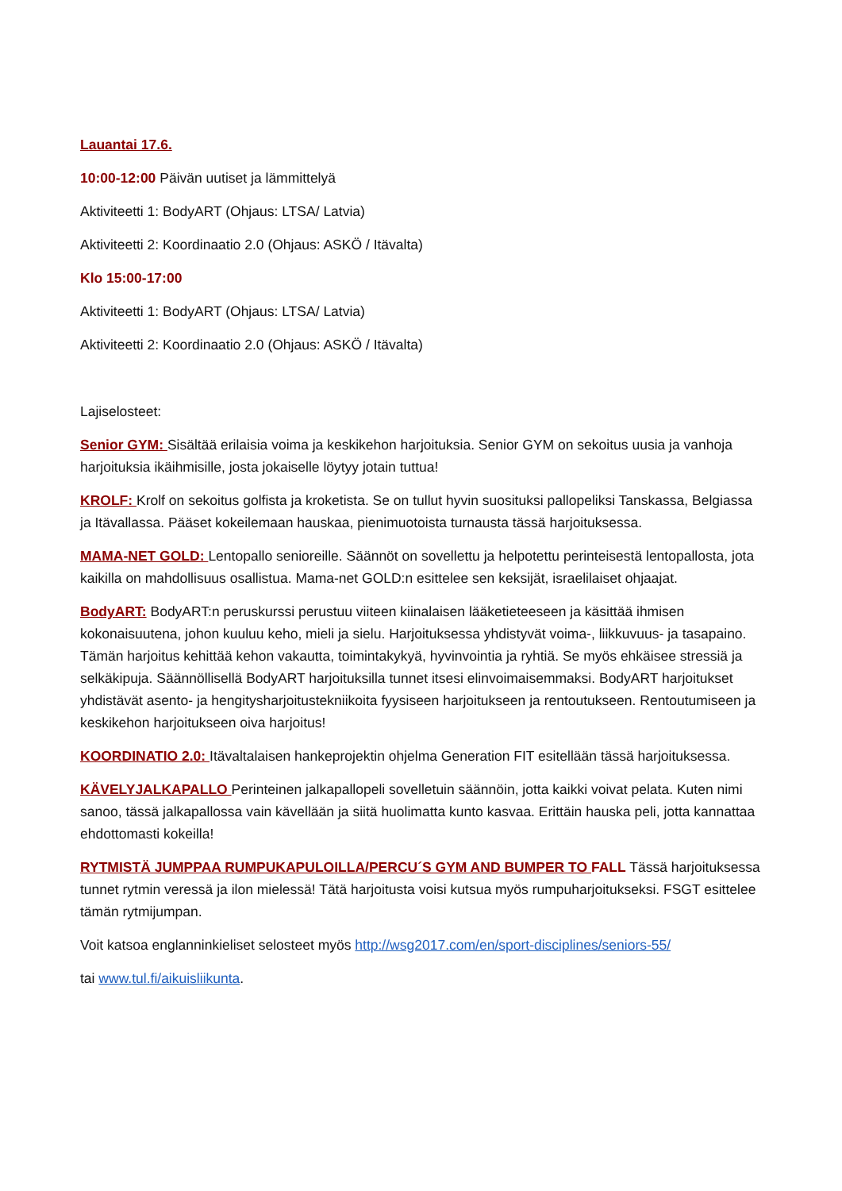Lauantai 17.6.
10:00-12:00 Päivän uutiset ja lämmittelyä
Aktiviteetti 1: BodyART (Ohjaus: LTSA/ Latvia)
Aktiviteetti 2: Koordinaatio 2.0 (Ohjaus: ASKÖ / Itävalta)
Klo 15:00-17:00
Aktiviteetti 1: BodyART (Ohjaus: LTSA/ Latvia)
Aktiviteetti 2: Koordinaatio 2.0 (Ohjaus: ASKÖ / Itävalta)
Lajiselosteet:
Senior GYM: Sisältää erilaisia voima ja keskikehon harjoituksia. Senior GYM on sekoitus uusia ja vanhoja harjoituksia ikäihmisille, josta jokaiselle löytyy jotain tuttua!
KROLF: Krolf on sekoitus golfista ja kroketista. Se on tullut hyvin suosituksi pallopeliksi Tanskassa, Belgiassa ja Itävallassa. Pääset kokeilemaan hauskaa, pienimuotoista turnausta tässä harjoituksessa.
MAMA-NET GOLD: Lentopallo senioreille. Säännöt on sovellettu ja helpotettu perinteisestä lentopallosta, jota kaikilla on mahdollisuus osallistua. Mama-net GOLD:n esittelee sen keksijät, israelilaiset ohjaajat.
BodyART: BodyART:n peruskurssi perustuu viiteen kiinalaisen lääketieteeseen ja käsittää ihmisen kokonaisuutena, johon kuuluu keho, mieli ja sielu. Harjoituksessa yhdistyvät voima-, liikkuvuus- ja tasapaino. Tämän harjoitus kehittää kehon vakautta, toimintakykyä, hyvinvointia ja ryhtiä. Se myös ehkäisee stressiä ja selkäkipuja. Säännöllisellä BodyART harjoituksilla tunnet itsesi elinvoimaisemmaksi. BodyART harjoitukset yhdistävät asento- ja hengitysharjoitustekniikoita fyysiseen harjoitukseen ja rentoutukseen. Rentoutumiseen ja keskikehon harjoitukseen oiva harjoitus!
KOORDINATIO 2.0: Itävaltalaisen hankeprojektin ohjelma Generation FIT esitellään tässä harjoituksessa.
KÄVELYJALKAPALLO Perinteinen jalkapallopeli sovelletuin säännöin, jotta kaikki voivat pelata. Kuten nimi sanoo, tässä jalkapallossa vain kävellään ja siitä huolimatta kunto kasvaa. Erittäin hauska peli, jotta kannattaa ehdottomasti kokeilla!
RYTMISTÄ JUMPPAA RUMPUKAPULOILLA/PERCU´S GYM AND BUMPER TO FALL Tässä harjoituksessa tunnet rytmin veressä ja ilon mielessä! Tätä harjoitusta voisi kutsua myös rumpuharjoitukseksi. FSGT esittelee tämän rytmijumpan.
Voit katsoa englanninkieliset selosteet myös http://wsg2017.com/en/sport-disciplines/seniors-55/
tai www.tul.fi/aikuisliikunta.